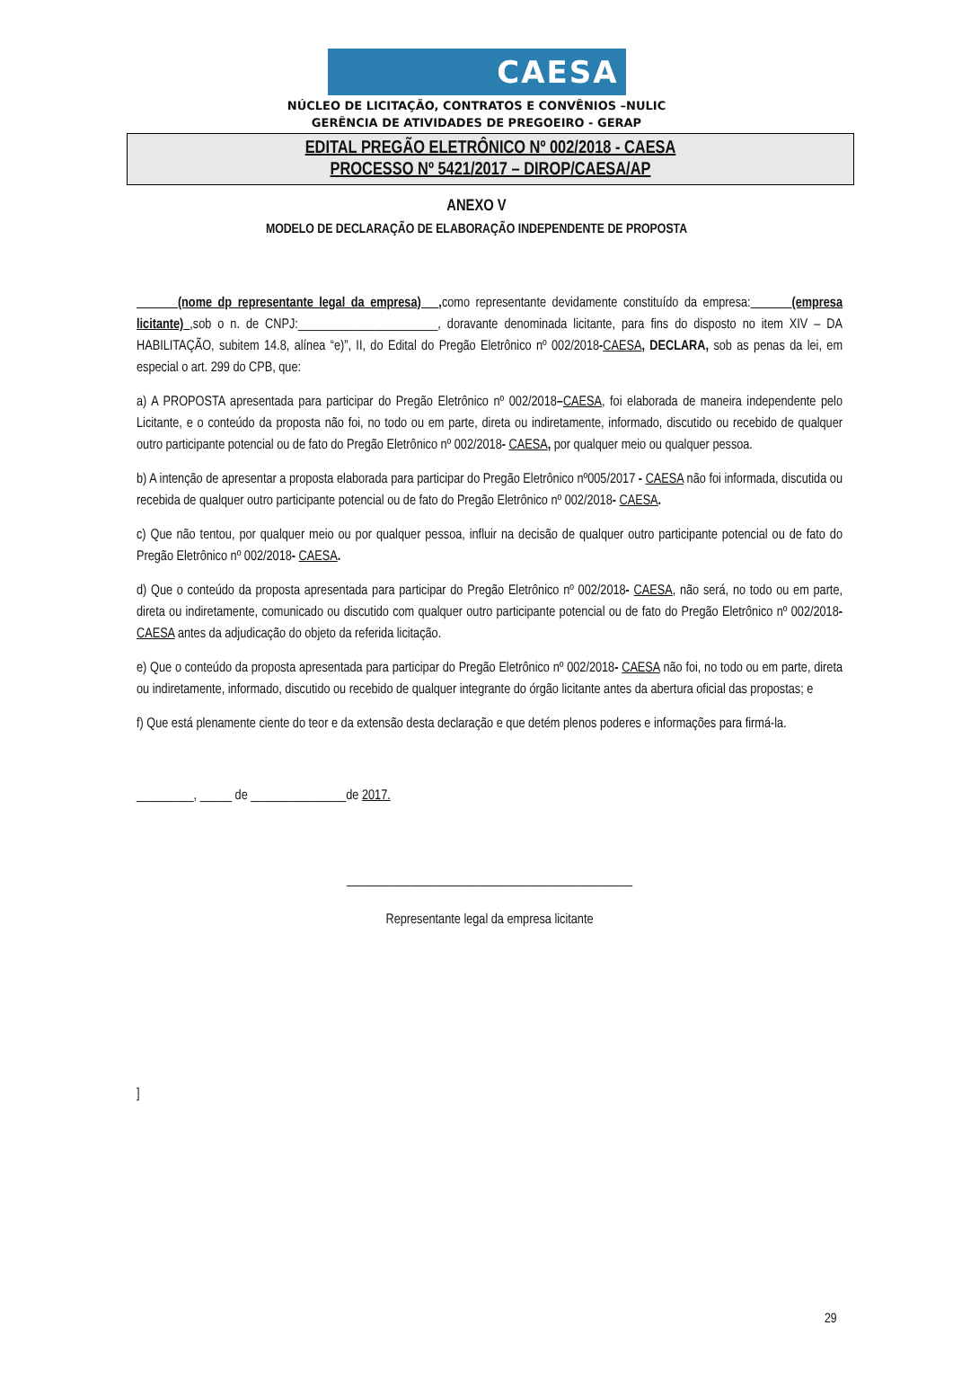CAESA
NÚCLEO DE LICITAÇÃO, CONTRATOS E CONVÊNIOS –NULIC
GERÊNCIA DE ATIVIDADES DE PREGOEIRO - GERAP
EDITAL PREGÃO ELETRÔNICO Nº 002/2018 - CAESA
PROCESSO Nº 5421/2017 – DIROP/CAESA/AP
ANEXO V
MODELO DE DECLARAÇÃO DE ELABORAÇÃO INDEPENDENTE DE PROPOSTA
(nome dp representante legal da empresa) , como representante devidamente constituído da empresa: (empresa licitante) ,sob o n. de CNPJ:______________________, doravante denominada licitante, para fins do disposto no item XIV – DA HABILITAÇÃO, subitem 14.8, alínea “e)”, II, do Edital do Pregão Eletrônico nº 002/2018-CAESA, DECLARA, sob as penas da lei, em especial o art. 299 do CPB, que:
a) A PROPOSTA apresentada para participar do Pregão Eletrônico nº 002/2018–CAESA, foi elaborada de maneira independente pelo Licitante, e o conteúdo da proposta não foi, no todo ou em parte, direta ou indiretamente, informado, discutido ou recebido de qualquer outro participante potencial ou de fato do Pregão Eletrônico nº 002/2018- CAESA, por qualquer meio ou qualquer pessoa.
b) A intenção de apresentar a proposta elaborada para participar do Pregão Eletrônico nº005/2017 - CAESA não foi informada, discutida ou recebida de qualquer outro participante potencial ou de fato do Pregão Eletrônico nº 002/2018- CAESA.
c) Que não tentou, por qualquer meio ou por qualquer pessoa, influir na decisão de qualquer outro participante potencial ou de fato do Pregão Eletrônico nº 002/2018- CAESA.
d) Que o conteúdo da proposta apresentada para participar do Pregão Eletrônico nº 002/2018- CAESA, não será, no todo ou em parte, direta ou indiretamente, comunicado ou discutido com qualquer outro participante potencial ou de fato do Pregão Eletrônico nº 002/2018- CAESA antes da adjudicação do objeto da referida licitação.
e) Que o conteúdo da proposta apresentada para participar do Pregão Eletrônico nº 002/2018- CAESA não foi, no todo ou em parte, direta ou indiretamente, informado, discutido ou recebido de qualquer integrante do órgão licitante antes da abertura oficial das propostas; e
f) Que está plenamente ciente do teor e da extensão desta declaração e que detém plenos poderes e informações para firmá-la.
_________, _____ de _______________de 2017.
_____________________________________________
Representante legal da empresa licitante
]
29